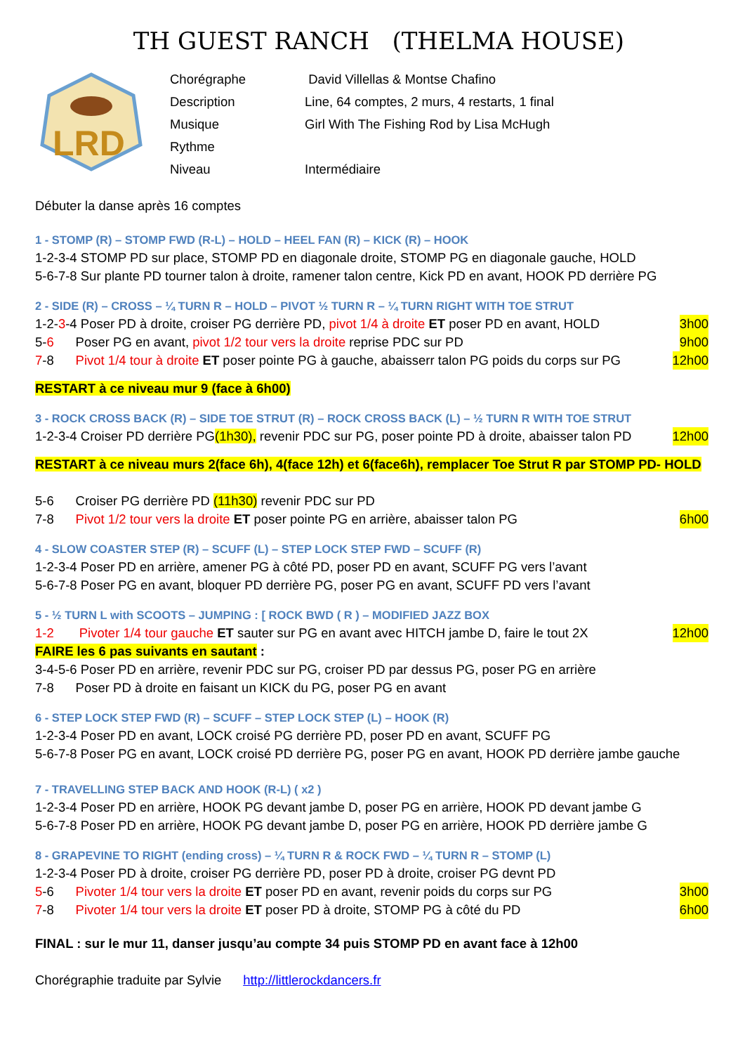TH GUEST RANCH (THELMA HOUSE)
LRD
| Chorégraphe | David Villellas & Montse Chafino |
| Description | Line, 64 comptes, 2 murs, 4 restarts, 1 final |
| Musique | Girl With The Fishing Rod by Lisa McHugh |
| Rythme | |
| Niveau | Intermédiaire |
Débuter la danse après 16 comptes
1 - STOMP (R) – STOMP FWD (R-L) – HOLD – HEEL FAN (R) – KICK (R) – HOOK
1-2-3-4 STOMP PD sur place, STOMP PD en diagonale droite, STOMP PG en diagonale gauche, HOLD
5-6-7-8 Sur plante PD tourner talon à droite, ramener talon centre, Kick PD en avant, HOOK PD derrière PG
2 - SIDE (R) – CROSS – ¼ TURN R – HOLD – PIVOT ½ TURN R – ¼ TURN RIGHT WITH TOE STRUT
1-2-3-4 Poser PD à droite, croiser PG derrière PD, pivot 1/4 à droite ET poser PD en avant, HOLD
3h00
5-6 Poser PG en avant, pivot 1/2 tour vers la droite reprise PDC sur PD
9h00
7-8 Pivot 1/4 tour à droite ET poser pointe PG à gauche, abaisserr talon PG poids du corps sur PG
12h00
RESTART à ce niveau mur 9 (face à 6h00)
3 - ROCK CROSS BACK (R) – SIDE TOE STRUT (R) – ROCK CROSS BACK (L) – ½ TURN R WITH TOE STRUT
1-2-3-4 Croiser PD derrière PG(1h30), revenir PDC sur PG, poser pointe PD à droite, abaisser talon PD
12h00
RESTART à ce niveau murs 2(face 6h), 4(face 12h) et 6(face6h), remplacer Toe Strut R par STOMP PD- HOLD
5-6 Croiser PG derrière PD (11h30) revenir PDC sur PD
7-8 Pivot 1/2 tour vers la droite ET poser pointe PG en arrière, abaisser talon PG
6h00
4 - SLOW COASTER STEP (R) – SCUFF (L) – STEP LOCK STEP FWD – SCUFF (R)
1-2-3-4 Poser PD en arrière, amener PG à côté PD, poser PD en avant, SCUFF PG vers l’avant
5-6-7-8 Poser PG en avant, bloquer PD derrière PG, poser PG en avant, SCUFF PD vers l’avant
5 - ½ TURN L with SCOOTS – JUMPING : [ ROCK BWD ( R ) – MODIFIED JAZZ BOX
1-2 Pivoter 1/4 tour gauche ET sauter sur PG en avant avec HITCH jambe D, faire le tout 2X
12h00
FAIRE les 6 pas suivants en sautant :
3-4-5-6 Poser PD en arrière, revenir PDC sur PG, croiser PD par dessus PG, poser PG en arrière
7-8 Poser PD à droite en faisant un KICK du PG, poser PG en avant
6 - STEP LOCK STEP FWD (R) – SCUFF – STEP LOCK STEP (L) – HOOK (R)
1-2-3-4 Poser PD en avant, LOCK croisé PG derrière PD, poser PD en avant, SCUFF PG
5-6-7-8 Poser PG en avant, LOCK croisé PD derrière PG, poser PG en avant, HOOK PD derrière jambe gauche
7 - TRAVELLING STEP BACK AND HOOK (R-L) ( x2 )
1-2-3-4 Poser PD en arrière, HOOK PG devant jambe D, poser PG en arrière, HOOK PD devant jambe G
5-6-7-8 Poser PD en arrière, HOOK PG devant jambe D, poser PG en arrière, HOOK PD derrière jambe G
8 - GRAPEVINE TO RIGHT (ending cross) – ¼ TURN R & ROCK FWD – ¼ TURN R – STOMP (L)
1-2-3-4 Poser PD à droite, croiser PG derrière PD, poser PD à droite, croiser PG devnt PD
5-6 Pivoter 1/4 tour vers la droite ET poser PD en avant, revenir poids du corps sur PG
3h00
7-8 Pivoter 1/4 tour vers la droite ET poser PD à droite, STOMP PG à côté du PD
6h00
FINAL : sur le mur 11, danser jusqu’au compte 34 puis STOMP PD en avant face à 12h00
Chorégraphie traduite par Sylvie http://littlerockdancers.fr